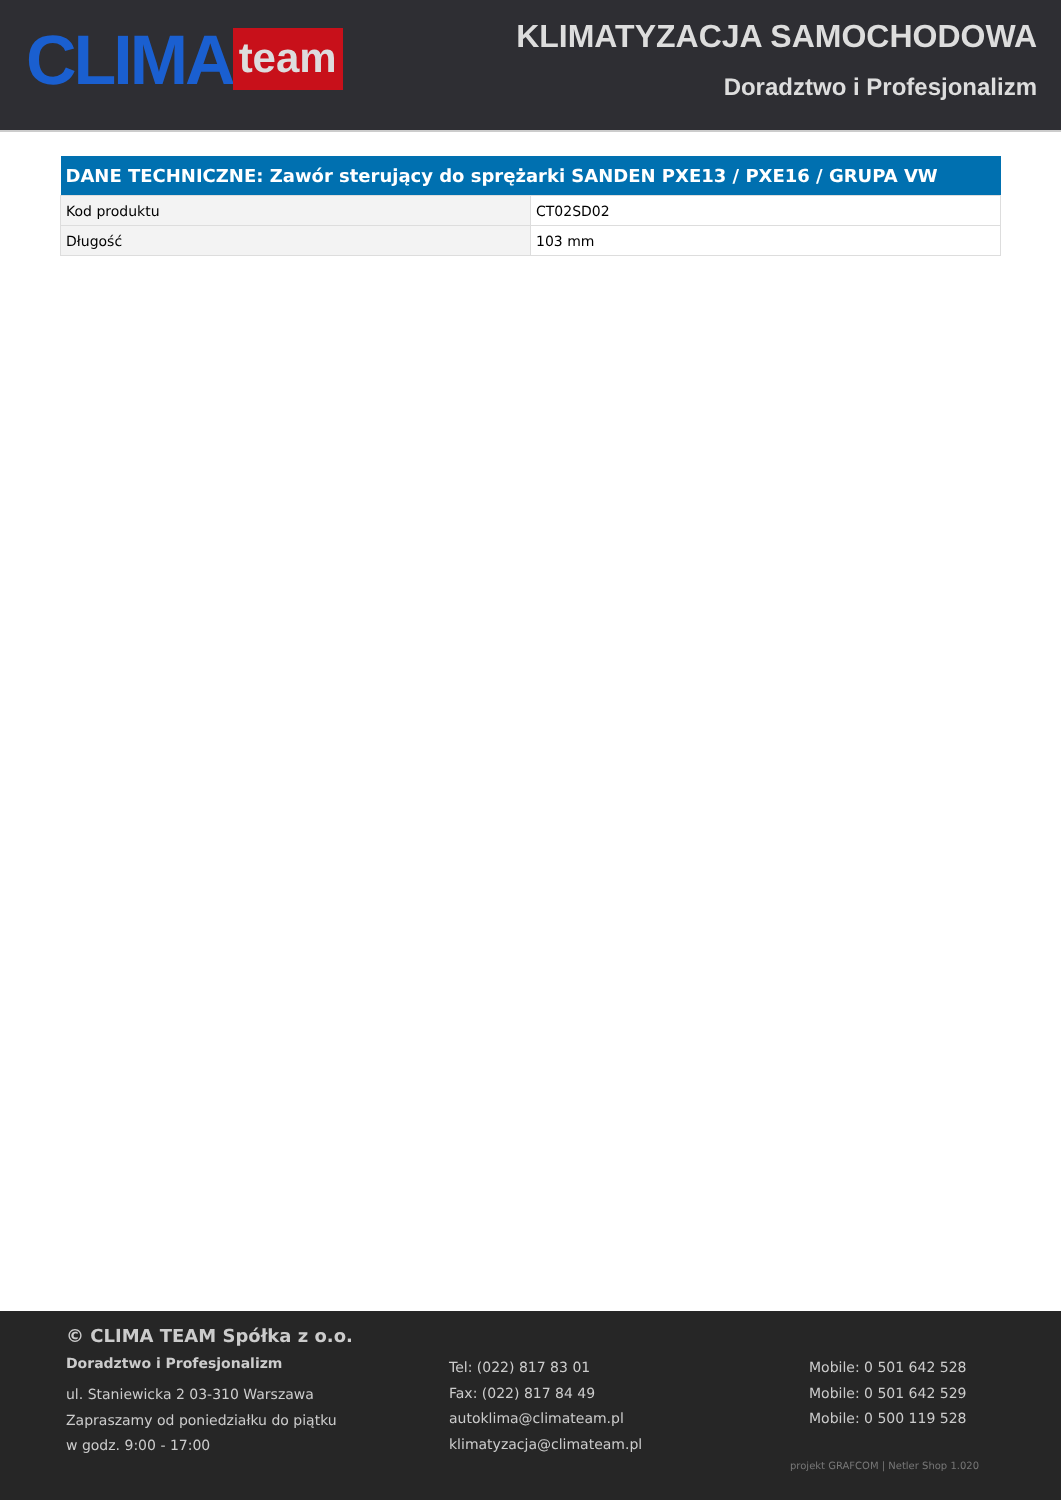CLIMA team
KLIMATYZACJA SAMOCHODOWA
Doradztwo i Profesjonalizm
| DANE TECHNICZNE: Zawór sterujący do sprężarki SANDEN PXE13 / PXE16 / GRUPA VW | |
| --- | --- |
| Kod produktu | CT02SD02 |
| Długość | 103 mm |
© CLIMA TEAM Spółka z o.o.
Doradztwo i Profesjonalizm
ul. Staniewicka 2 03-310 Warszawa
Zapraszamy od poniedziałku do piątku
w godz. 9:00 - 17:00
Tel: (022) 817 83 01
Fax: (022) 817 84 49
autoklima@climateam.pl
klimatyzacja@climateam.pl
Mobile: 0 501 642 528
Mobile: 0 501 642 529
Mobile: 0 500 119 528
projekt GRAFCOM | Netler Shop 1.020